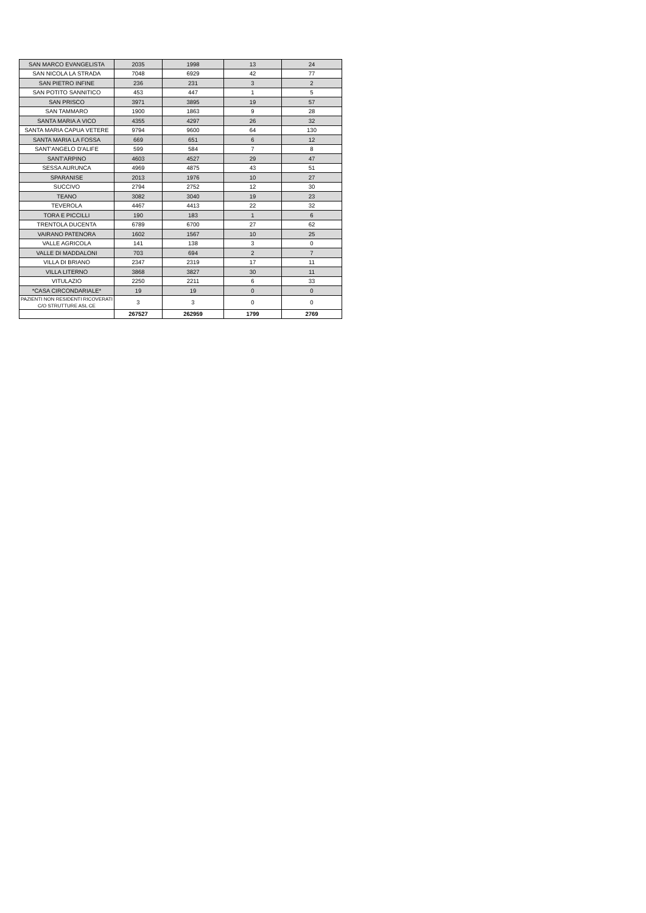| SAN MARCO EVANGELISTA | 2035 | 1998 | 13 | 24 |
| SAN NICOLA LA STRADA | 7048 | 6929 | 42 | 77 |
| SAN PIETRO INFINE | 236 | 231 | 3 | 2 |
| SAN POTITO SANNITICO | 453 | 447 | 1 | 5 |
| SAN PRISCO | 3971 | 3895 | 19 | 57 |
| SAN TAMMARO | 1900 | 1863 | 9 | 28 |
| SANTA MARIA A VICO | 4355 | 4297 | 26 | 32 |
| SANTA MARIA CAPUA VETERE | 9794 | 9600 | 64 | 130 |
| SANTA MARIA LA FOSSA | 669 | 651 | 6 | 12 |
| SANT'ANGELO D'ALIFE | 599 | 584 | 7 | 8 |
| SANT'ARPINO | 4603 | 4527 | 29 | 47 |
| SESSA AURUNCA | 4969 | 4875 | 43 | 51 |
| SPARANISE | 2013 | 1976 | 10 | 27 |
| SUCCIVO | 2794 | 2752 | 12 | 30 |
| TEANO | 3082 | 3040 | 19 | 23 |
| TEVEROLA | 4467 | 4413 | 22 | 32 |
| TORA E PICCILLI | 190 | 183 | 1 | 6 |
| TRENTOLA DUCENTA | 6789 | 6700 | 27 | 62 |
| VAIRANO PATENORA | 1602 | 1567 | 10 | 25 |
| VALLE AGRICOLA | 141 | 138 | 3 | 0 |
| VALLE DI MADDALONI | 703 | 694 | 2 | 7 |
| VILLA DI BRIANO | 2347 | 2319 | 17 | 11 |
| VILLA LITERNO | 3868 | 3827 | 30 | 11 |
| VITULAZIO | 2250 | 2211 | 6 | 33 |
| *CASA CIRCONDARIALE* | 19 | 19 | 0 | 0 |
| PAZIENTI NON RESIDENTI RICOVERATI C/O STRUTTURE ASL CE | 3 | 3 | 0 | 0 |
| | 267527 | 262959 | 1799 | 2769 |